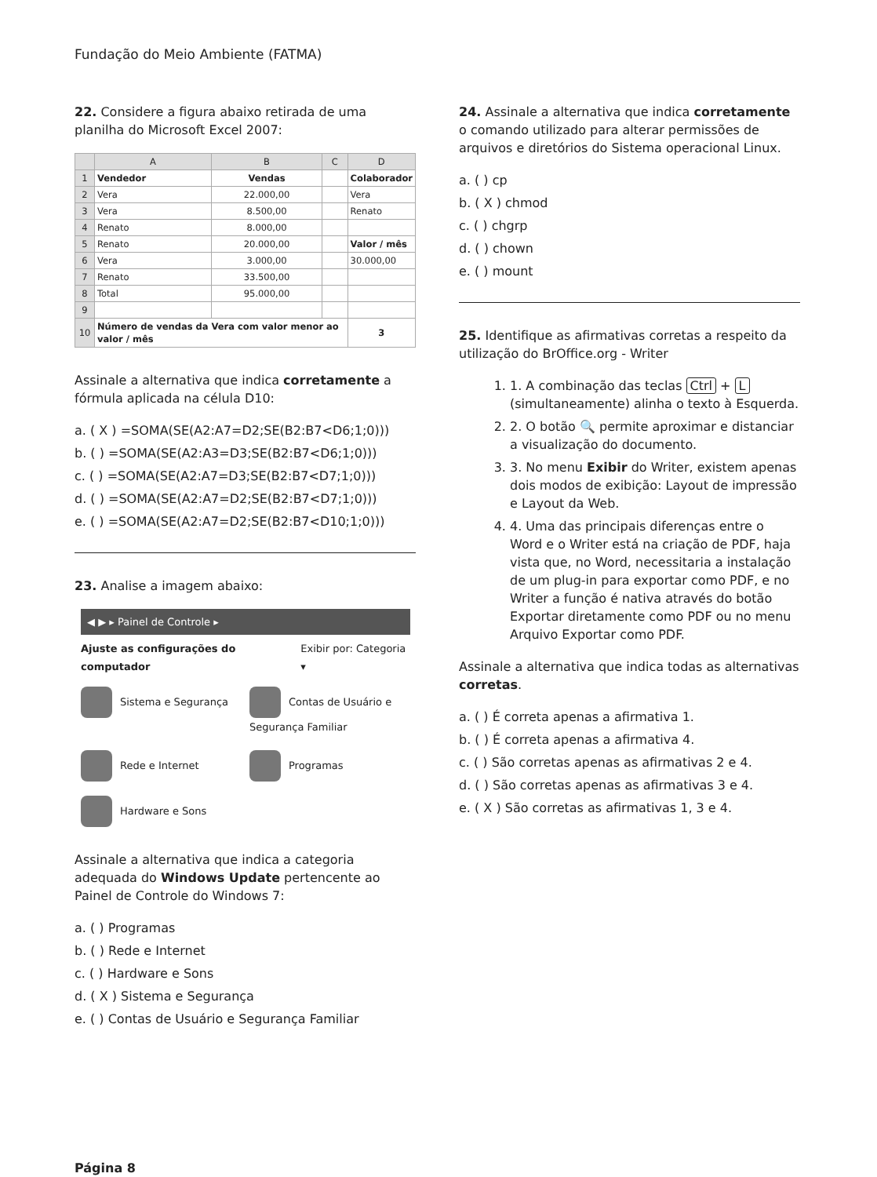Fundação do Meio Ambiente (FATMA)
22. Considere a figura abaixo retirada de uma planilha do Microsoft Excel 2007:
| | A | B | C | D |
| --- | --- | --- | --- | --- |
| 1 | Vendedor | Vendas | | Colaborador |
| 2 | Vera | 22.000,00 | | Vera |
| 3 | Vera | 8.500,00 | | Renato |
| 4 | Renato | 8.000,00 | | |
| 5 | Renato | 20.000,00 | | Valor / mês |
| 6 | Vera | 3.000,00 | | 30.000,00 |
| 7 | Renato | 33.500,00 | | |
| 8 | Total | 95.000,00 | | |
| 9 | | | | |
| 10 | Número de vendas da Vera com valor menor ao valor / mês | | | 3 |
Assinale a alternativa que indica corretamente a fórmula aplicada na célula D10:
a. ( X ) =SOMA(SE(A2:A7=D2;SE(B2:B7<D6;1;0)))
b. ( ) =SOMA(SE(A2:A3=D3;SE(B2:B7<D6;1;0)))
c. ( ) =SOMA(SE(A2:A7=D3;SE(B2:B7<D7;1;0)))
d. ( ) =SOMA(SE(A2:A7=D2;SE(B2:B7<D7;1;0)))
e. ( ) =SOMA(SE(A2:A7=D2;SE(B2:B7<D10;1;0)))
23. Analise a imagem abaixo:
◀ ▶ ▸ Painel de Controle ▸
Ajuste as configurações do computador Exibir por: Categoria ▾
Sistema e Segurança
Contas de Usuário e Segurança Familiar
Rede e Internet
Programas
Hardware e Sons
Assinale a alternativa que indica a categoria adequada do Windows Update pertencente ao Painel de Controle do Windows 7:
a. ( ) Programas
b. ( ) Rede e Internet
c. ( ) Hardware e Sons
d. ( X ) Sistema e Segurança
e. ( ) Contas de Usuário e Segurança Familiar
24. Assinale a alternativa que indica corretamente o comando utilizado para alterar permissões de arquivos e diretórios do Sistema operacional Linux.
a. ( ) cp
b. ( X ) chmod
c. ( ) chgrp
d. ( ) chown
e. ( ) mount
25. Identifique as afirmativas corretas a respeito da utilização do BrOffice.org - Writer
1. 1. A combinação das teclas Ctrl + L (simultaneamente) alinha o texto à Esquerda.
2. 2. O botão 🔍 permite aproximar e distanciar a visualização do documento.
3. 3. No menu Exibir do Writer, existem apenas dois modos de exibição: Layout de impressão e Layout da Web.
4. 4. Uma das principais diferenças entre o Word e o Writer está na criação de PDF, haja vista que, no Word, necessitaria a instalação de um plug-in para exportar como PDF, e no Writer a função é nativa através do botão Exportar diretamente como PDF ou no menu Arquivo Exportar como PDF.
Assinale a alternativa que indica todas as alternativas corretas.
a. ( ) É correta apenas a afirmativa 1.
b. ( ) É correta apenas a afirmativa 4.
c. ( ) São corretas apenas as afirmativas 2 e 4.
d. ( ) São corretas apenas as afirmativas 3 e 4.
e. ( X ) São corretas as afirmativas 1, 3 e 4.
Página 8